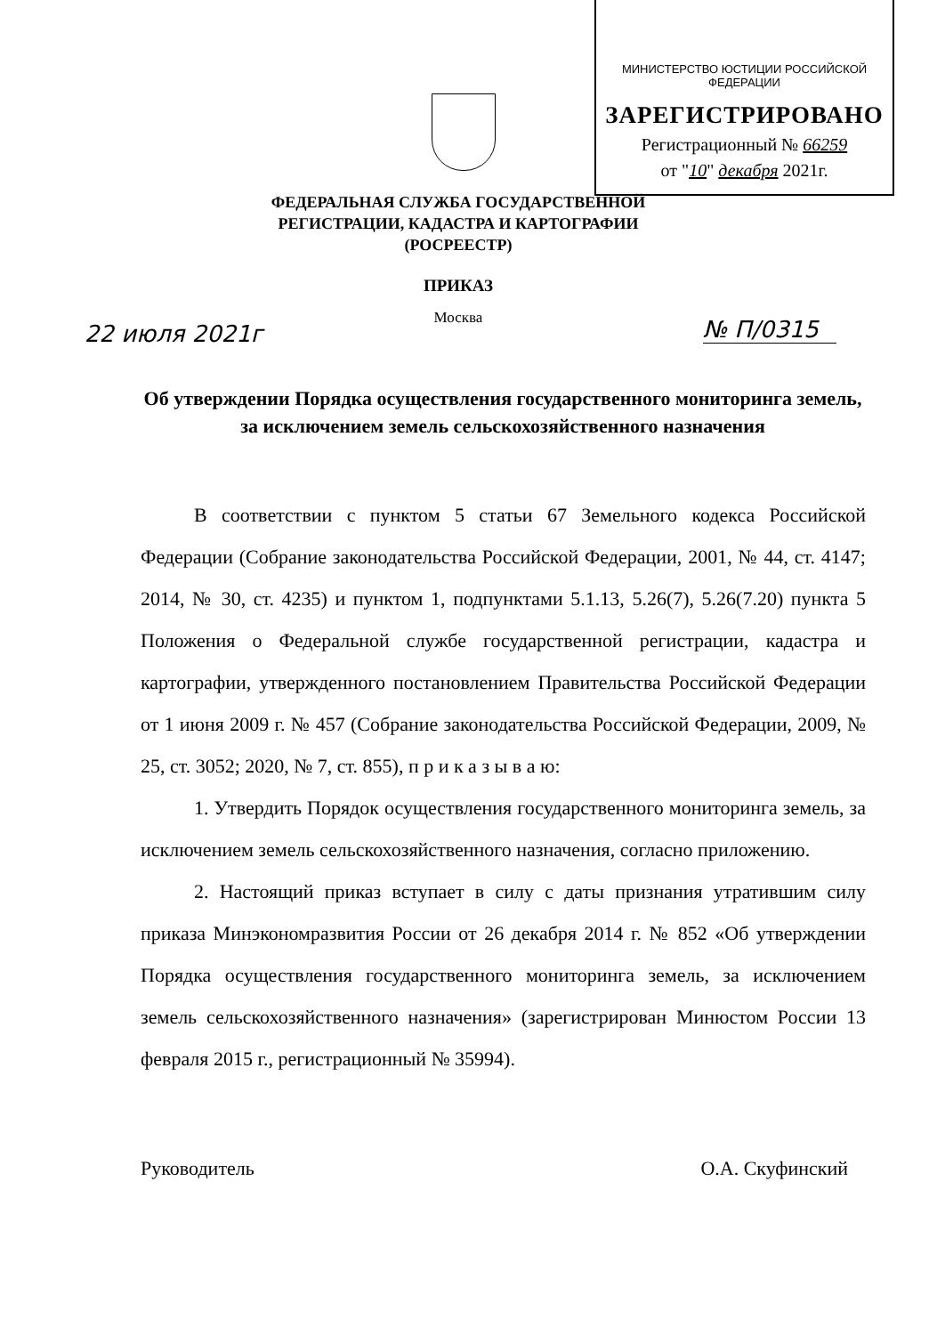МИНИСТЕРСТВО ЮСТИЦИИ РОССИЙСКОЙ ФЕДЕРАЦИИ
ЗАРЕГИСТРИРОВАНО
Регистрационный № 66259
от "10" декабря 2021г.
ФЕДЕРАЛЬНАЯ СЛУЖБА ГОСУДАРСТВЕННОЙ
РЕГИСТРАЦИИ, КАДАСТРА И КАРТОГРАФИИ
(РОСРЕЕСТР)
ПРИКАЗ
Москва
22 июля 2021г № П/0315
Об утверждении Порядка осуществления государственного мониторинга земель, за исключением земель сельскохозяйственного назначения
В соответствии с пунктом 5 статьи 67 Земельного кодекса Российской Федерации (Собрание законодательства Российской Федерации, 2001, № 44, ст. 4147; 2014, № 30, ст. 4235) и пунктом 1, подпунктами 5.1.13, 5.26(7), 5.26(7.20) пункта 5 Положения о Федеральной службе государственной регистрации, кадастра и картографии, утвержденного постановлением Правительства Российской Федерации от 1 июня 2009 г. № 457 (Собрание законодательства Российской Федерации, 2009, № 25, ст. 3052; 2020, № 7, ст. 855), п р и к а з ы в а ю:
1. Утвердить Порядок осуществления государственного мониторинга земель, за исключением земель сельскохозяйственного назначения, согласно приложению.
2. Настоящий приказ вступает в силу с даты признания утратившим силу приказа Минэкономразвития России от 26 декабря 2014 г. № 852 «Об утверждении Порядка осуществления государственного мониторинга земель, за исключением земель сельскохозяйственного назначения» (зарегистрирован Минюстом России 13 февраля 2015 г., регистрационный № 35994).
Руководитель О.А. Скуфинский